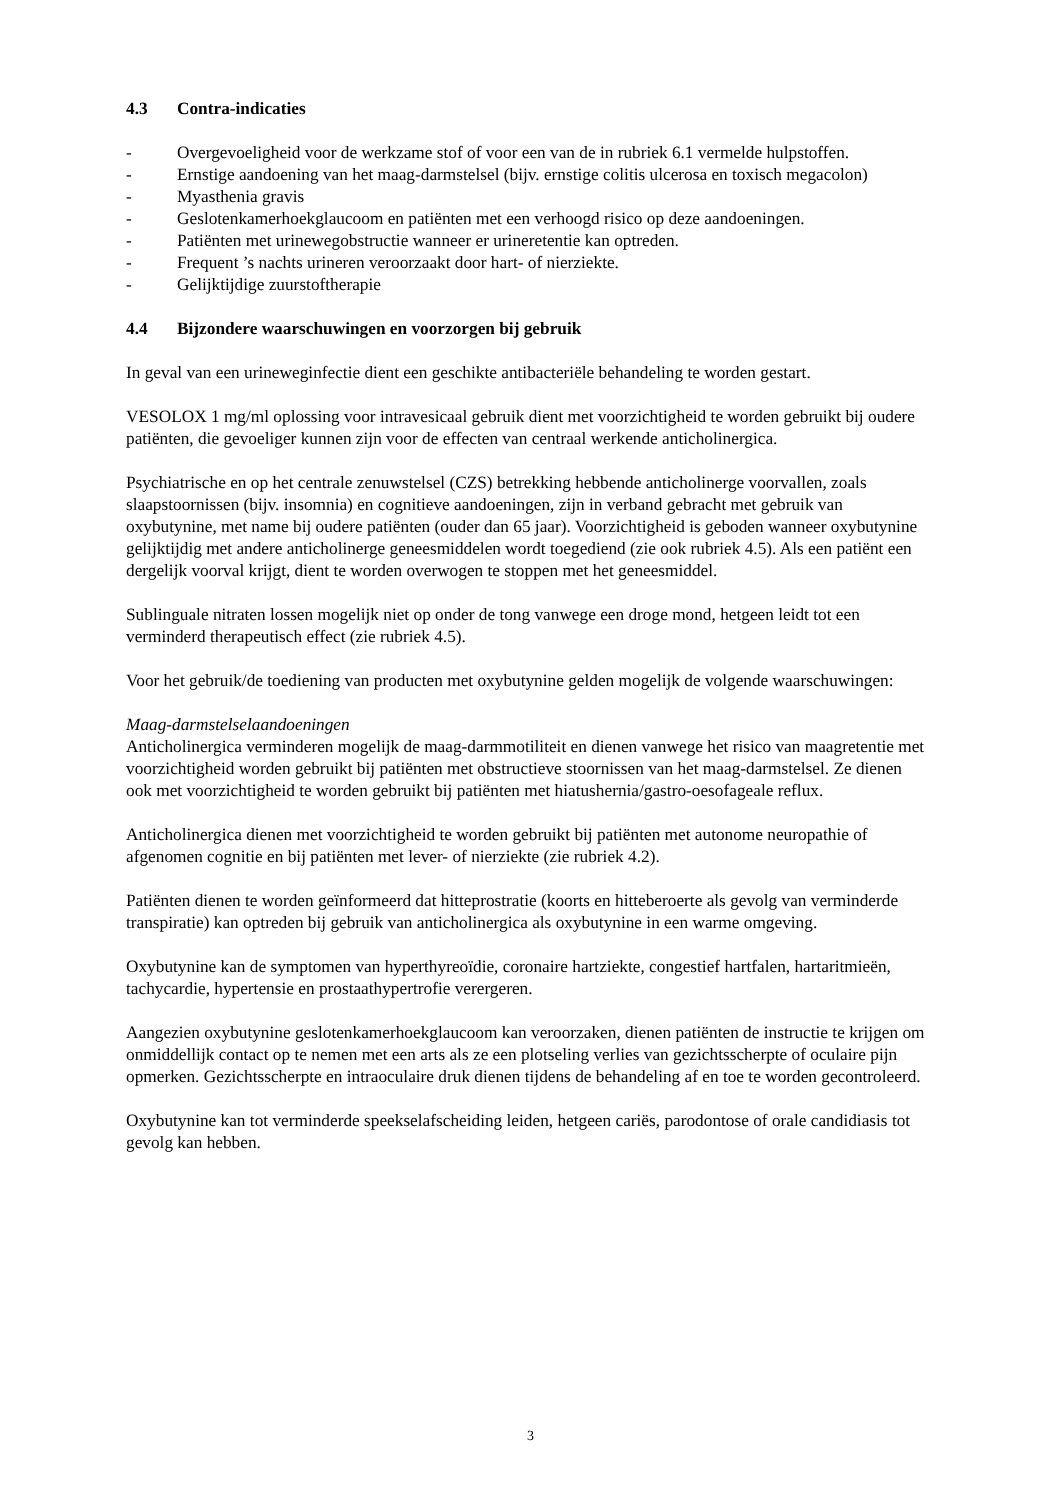4.3 Contra-indicaties
- Overgevoeligheid voor de werkzame stof of voor een van de in rubriek 6.1 vermelde hulpstoffen.
- Ernstige aandoening van het maag-darmstelsel (bijv. ernstige colitis ulcerosa en toxisch megacolon)
- Myasthenia gravis
- Geslotenkamerhoekglaucoom en patiënten met een verhoogd risico op deze aandoeningen.
- Patiënten met urinewegobstructie wanneer er urineretentie kan optreden.
- Frequent ’s nachts urineren veroorzaakt door hart- of nierziekte.
- Gelijktijdige zuurstoftherapie
4.4 Bijzondere waarschuwingen en voorzorgen bij gebruik
In geval van een urineweginfectie dient een geschikte antibacteriële behandeling te worden gestart.
VESOLOX 1 mg/ml oplossing voor intravesicaal gebruik dient met voorzichtigheid te worden gebruikt bij oudere patiënten, die gevoeliger kunnen zijn voor de effecten van centraal werkende anticholinergica.
Psychiatrische en op het centrale zenuwstelsel (CZS) betrekking hebbende anticholinerge voorvallen, zoals slaapstoornissen (bijv. insomnia) en cognitieve aandoeningen, zijn in verband gebracht met gebruik van oxybutynine, met name bij oudere patiënten (ouder dan 65 jaar). Voorzichtigheid is geboden wanneer oxybutynine gelijktijdig met andere anticholinerge geneesmiddelen wordt toegediend (zie ook rubriek 4.5). Als een patiënt een dergelijk voorval krijgt, dient te worden overwogen te stoppen met het geneesmiddel.
Sublinguale nitraten lossen mogelijk niet op onder de tong vanwege een droge mond, hetgeen leidt tot een verminderd therapeutisch effect (zie rubriek 4.5).
Voor het gebruik/de toediening van producten met oxybutynine gelden mogelijk de volgende waarschuwingen:
Maag-darmstelselaandoeningen
Anticholinergica verminderen mogelijk de maag-darmmotiliteit en dienen vanwege het risico van maagretentie met voorzichtigheid worden gebruikt bij patiënten met obstructieve stoornissen van het maag-darmstelsel. Ze dienen ook met voorzichtigheid te worden gebruikt bij patiënten met hiatushernia/gastro-oesofageale reflux.
Anticholinergica dienen met voorzichtigheid te worden gebruikt bij patiënten met autonome neuropathie of afgenomen cognitie en bij patiënten met lever- of nierziekte (zie rubriek 4.2).
Patiënten dienen te worden geïnformeerd dat hitteprostratie (koorts en hitteberoerte als gevolg van verminderde transpiratie) kan optreden bij gebruik van anticholinergica als oxybutynine in een warme omgeving.
Oxybutynine kan de symptomen van hyperthyreoïdie, coronaire hartziekte, congestief hartfalen, hartaritmieën, tachycardie, hypertensie en prostaathypertrofie verergeren.
Aangezien oxybutynine geslotenkamerhoekglaucoom kan veroorzaken, dienen patiënten de instructie te krijgen om onmiddellijk contact op te nemen met een arts als ze een plotseling verlies van gezichtsscherpte of oculaire pijn opmerken. Gezichtsscherpte en intraoculaire druk dienen tijdens de behandeling af en toe te worden gecontroleerd.
Oxybutynine kan tot verminderde speekselafscheiding leiden, hetgeen cariës, parodontose of orale candidiasis tot gevolg kan hebben.
3